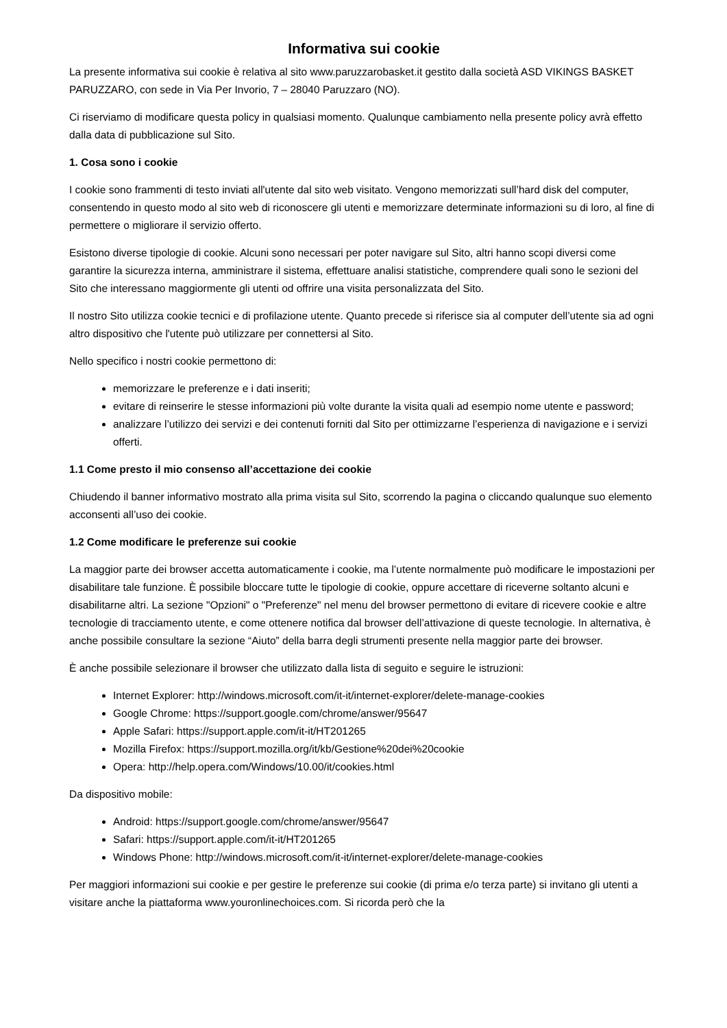Informativa sui cookie
La presente informativa sui cookie è relativa al sito www.paruzzarobasket.it gestito dalla società ASD VIKINGS BASKET PARUZZARO, con sede in Via Per Invorio, 7 – 28040 Paruzzaro (NO).
Ci riserviamo di modificare questa policy in qualsiasi momento. Qualunque cambiamento nella presente policy avrà effetto dalla data di pubblicazione sul Sito.
1. Cosa sono i cookie
I cookie sono frammenti di testo inviati all'utente dal sito web visitato. Vengono memorizzati sull’hard disk del computer, consentendo in questo modo al sito web di riconoscere gli utenti e memorizzare determinate informazioni su di loro, al fine di permettere o migliorare il servizio offerto.
Esistono diverse tipologie di cookie. Alcuni sono necessari per poter navigare sul Sito, altri hanno scopi diversi come garantire la sicurezza interna, amministrare il sistema, effettuare analisi statistiche, comprendere quali sono le sezioni del Sito che interessano maggiormente gli utenti od offrire una visita personalizzata del Sito.
Il nostro Sito utilizza cookie tecnici e di profilazione utente. Quanto precede si riferisce sia al computer dell’utente sia ad ogni altro dispositivo che l'utente può utilizzare per connettersi al Sito.
Nello specifico i nostri cookie permettono di:
memorizzare le preferenze e i dati inseriti;
evitare di reinserire le stesse informazioni più volte durante la visita quali ad esempio nome utente e password;
analizzare l’utilizzo dei servizi e dei contenuti forniti dal Sito per ottimizzarne l’esperienza di navigazione e i servizi offerti.
1.1 Come presto il mio consenso all’accettazione dei cookie
Chiudendo il banner informativo mostrato alla prima visita sul Sito, scorrendo la pagina o cliccando qualunque suo elemento acconsenti all’uso dei cookie.
1.2 Come modificare le preferenze sui cookie
La maggior parte dei browser accetta automaticamente i cookie, ma l’utente normalmente può modificare le impostazioni per disabilitare tale funzione. È possibile bloccare tutte le tipologie di cookie, oppure accettare di riceverne soltanto alcuni e disabilitarne altri. La sezione "Opzioni" o "Preferenze" nel menu del browser permettono di evitare di ricevere cookie e altre tecnologie di tracciamento utente, e come ottenere notifica dal browser dell’attivazione di queste tecnologie. In alternativa, è anche possibile consultare la sezione “Aiuto” della barra degli strumenti presente nella maggior parte dei browser.
È anche possibile selezionare il browser che utilizzato dalla lista di seguito e seguire le istruzioni:
Internet Explorer: http://windows.microsoft.com/it-it/internet-explorer/delete-manage-cookies
Google Chrome: https://support.google.com/chrome/answer/95647
Apple Safari: https://support.apple.com/it-it/HT201265
Mozilla Firefox: https://support.mozilla.org/it/kb/Gestione%20dei%20cookie
Opera: http://help.opera.com/Windows/10.00/it/cookies.html
Da dispositivo mobile:
Android: https://support.google.com/chrome/answer/95647
Safari: https://support.apple.com/it-it/HT201265
Windows Phone: http://windows.microsoft.com/it-it/internet-explorer/delete-manage-cookies
Per maggiori informazioni sui cookie e per gestire le preferenze sui cookie (di prima e/o terza parte) si invitano gli utenti a visitare anche la piattaforma www.youronlinechoices.com. Si ricorda però che la